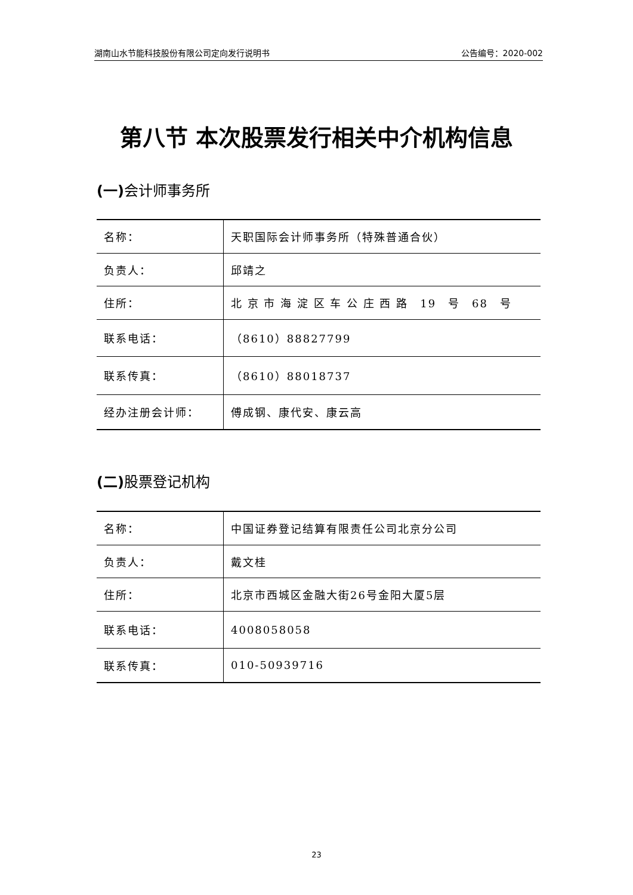湖南山水节能科技股份有限公司定向发行说明书 公告编号：2020-002
第八节 本次股票发行相关中介机构信息
(一) 会计师事务所
| 名称： | 天职国际会计师事务所（特殊普通合伙） |
| 负责人： | 邱靖之 |
| 住所： | 北 京 市 海 淀 区 车 公 庄 西 路 19 号 68 号 |
| 联系电话： | （8610）88827799 |
| 联系传真： | （8610）88018737 |
| 经办注册会计师： | 傅成钢、康代安、康云高 |
(二) 股票登记机构
| 名称： | 中国证券登记结算有限责任公司北京分公司 |
| 负责人： | 戴文桂 |
| 住所： | 北京市西城区金融大街26号金阳大厦5层 |
| 联系电话： | 4008058058 |
| 联系传真： | 010-50939716 |
23